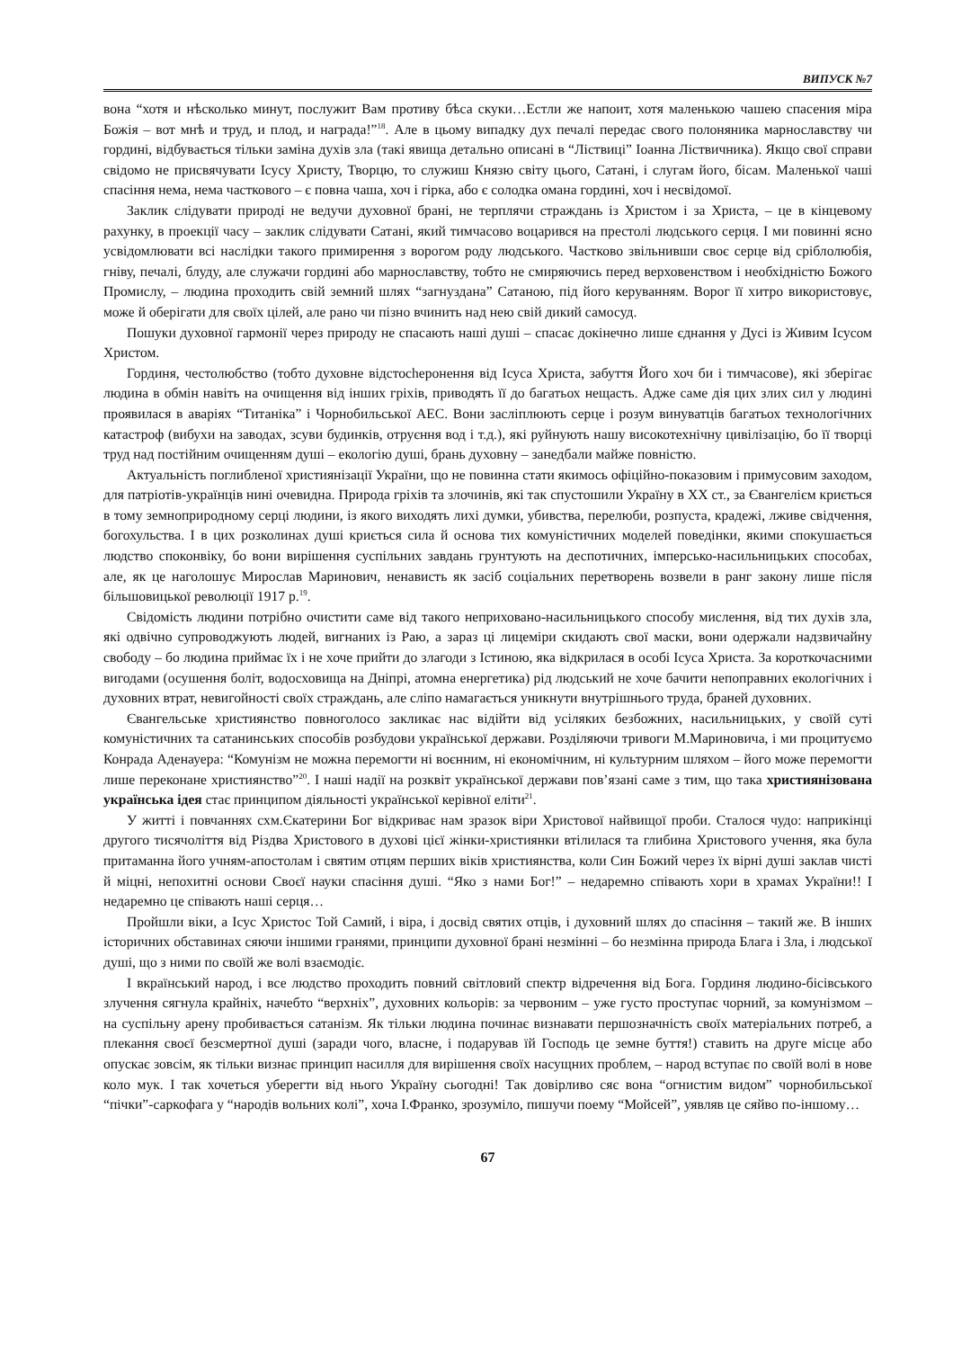ВИПУСК №7
вона “хотя и нѣсколько минут, послужит Вам противу бѣса скуки…Естли же напоит, хотя маленькою чашею спасения міра Божія – вот мнѣ и труд, и плод, и награда!”<sup>18</sup>. Але в цьому випадку дух печалі передає свого полоняника марнославству чи гордині, відбувається тільки заміна духів зла (такі явища детально описані в “Ліствиці” Іоанна Ліствичника). Якщо свої справи свідомо не присвячувати Ісусу Христу, Творцю, то служиш Князю світу цього, Сатані, і слугам його, бісам. Маленької чаші спасіння нема, нема часткового – є повна чаша, хоч і гірка, або є солодка омана гордині, хоч і несвідомої.
Заклик слідувати природі не ведучи духовної брані, не терплячи страждань із Христом і за Христа, – це в кінцевому рахунку, в проекції часу – заклик слідувати Сатані, який тимчасово воцарився на престолі людського серця. І ми повинні ясно усвідомлювати всі наслідки такого примирення з ворогом роду людського. Частково звільнивши своє серце від сріблолюбія, гніву, печалі, блуду, але служачи гордині або марнославству, тобто не смиряючись перед верховенством і необхідністю Божого Промислу, – людина проходить свій земний шлях “загнуздана” Сатаною, під його керуванням. Ворог її хитро використовує, може й оберігати для своїх цілей, але рано чи пізно вчинить над нею свій дикий самосуд.
Пошуки духовної гармонії через природу не спасають наші душі – спасає докінечно лише єднання у Дусі із Живим Ісусом Христом.
Гординя, честолюбство (тобто духовне відстоche­ронення від Ісуса Христа, забуття Його хоч би і тимчасове), які зберігає людина в обмін навіть на очищення від інших гріхів, приводять її до багатьох нещасть. Адже саме дія цих злих сил у людині проявилася в аваріях “Титаніка” і Чорнобильської АЕС. Вони засліплюють серце і розум винуватців багатьох технологічних катастроф (вибухи на заводах, зсуви будинків, отруєння вод і т.д.), які руйнують нашу високотехнічну цивілізацію, бо її творці труд над постійним очищенням душі – екологію душі, брань духовну – занедбали майже повністю.
Актуальність поглибленої християнізації України, що не повинна стати якимось офіційно-показовим і примусовим заходом, для патріотів-українців нині очевидна. Природа гріхів та злочинів, які так спустошили Україну в ХХ ст., за Євангелієм криється в тому земноприродному серці людини, із якого виходять лихі думки, убивства, перелюби, розпуста, крадежі, лживе свідчення, богохульства. І в цих розколинах душі криється сила й основа тих комуністичних моделей поведінки, якими спокушається людство споконвіку, бо вони вирішення суспільних завдань грунтують на деспотичних, імперсько-насильницьких способах, але, як це наголошує Мирослав Маринович, ненависть як засіб соціальних перетворень возвели в ранг закону лише після більшовицької революції 1917 р.<sup>19</sup>.
Свідомість людини потрібно очистити саме від такого неприховано-насильницького способу мислення, від тих духів зла, які одвічно супроводжують людей, вигнаних із Раю, а зараз ці лицеміри скидають свої маски, вони одержали надзвичайну свободу – бо людина приймає їх і не хоче прийти до злагоди з Істиною, яка відкрилася в особі Ісуса Христа. За короткочасними вигодами (осушення боліт, водосховища на Дніпрі, атомна енергетика) рід людський не хоче бачити непоправних екологічних і духовних втрат, невигойності своїх страждань, але сліпо намагається уникнути внутрішнього труда, браней духовних.
Євангельське християнство повноголосо закликає нас відійти від усіляких безбожних, насильницьких, у своїй суті комуністичних та сатанинських способів розбудови української держави. Розділяючи тривоги М.Мариновича, і ми процитуємо Конрада Аденауера: “Комунізм не можна перемогти ні воєнним, ні економічним, ні культурним шляхом – його може перемогти лише переконане християнство”<sup>20</sup>. І наші надії на розквіт української держави пов’язані саме з тим, що така християнізована українська ідея стає принципом діяльності української керівної еліти<sup>21</sup>.
У житті і повчаннях схм.Єкатерини Бог відкриває нам зразок віри Христової найвищої проби. Сталося чудо: наприкінці другого тисячоліття від Різдва Христового в духові цієї жінки-християнки втілилася та глибина Христового учення, яка була притаманна його учням-апостолам і святим отцям перших віків християнства, коли Син Божий через їх вірні душі заклав чисті й міцні, непохитні основи Своєї науки спасіння душі. “Яко з нами Бог!” – недаремно співають хори в храмах України!! І недаремно це співають наші серця…
Пройшли віки, а Ісус Христос Той Самий, і віра, і досвід святих отців, і духовний шлях до спасіння – такий же. В інших історичних обставинах сяючи іншими гранями, принципи духовної брані незмінні – бо незмінна природа Блага і Зла, і людської душі, що з ними по своїй же волі взаємодіє.
І вкраїнський народ, і все людство проходить повний світловий спектр відречення від Бога. Гординя людино-бісівського злучення сягнула крайніх, начебто “верхніх”, духовних кольорів: за червоним – уже густо проступає чорний, за комунізмом – на суспільну арену пробивається сатанізм. Як тільки людина починає визнавати першозначність своїх матеріальних потреб, а плекання своєї безсмертної душі (заради чого, власне, і подарував їй Господь це земне буття!) ставить на друге місце або опускає зовсім, як тільки визнає принцип насилля для вирішення своїх насущних проблем, – народ вступає по своїй волі в нове коло мук. І так хочеться уберегти від нього Україну сьогодні! Так довірливо сяє вона “огнистим видом” чорнобильської “пічки”-саркофага у “народів вольних колі”, хоча І.Франко, зрозуміло, пишучи поему “Мойсей”, уявляв це сяйво по-іншому…
67